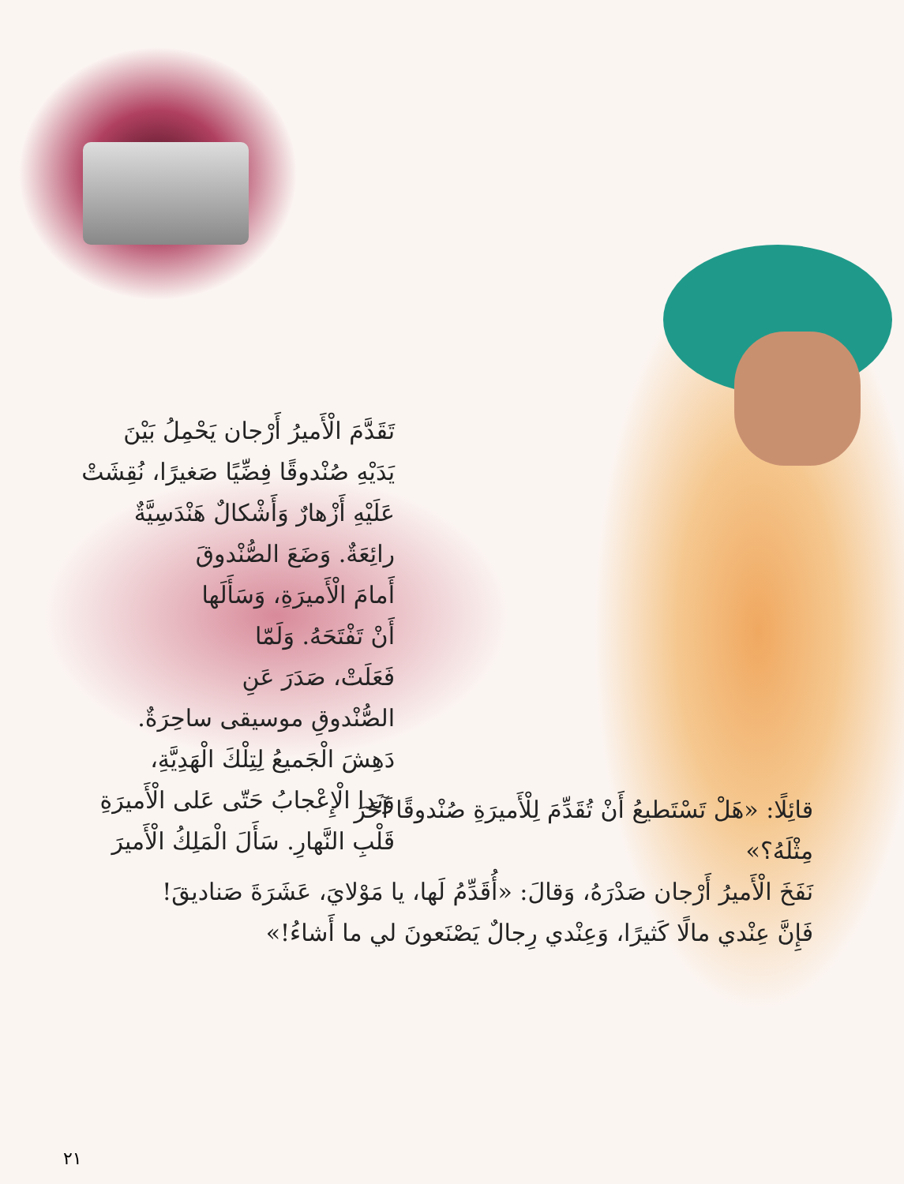تَقَدَّمَ الْأَميرُ أَرْجان يَحْمِلُ بَيْنَ
يَدَيْهِ صُنْدوقًا فِضِّيًا صَغيرًا، نُقِشَتْ
عَلَيْهِ أَزْهارٌ وَأَشْكالٌ هَنْدَسِيَّةٌ
رائِعَةٌ. وَضَعَ الصُّنْدوقَ
أَمامَ الْأَميرَةِ، وَسَأَلَها
أَنْ تَفْتَحَهُ. وَلَمّا
فَعَلَتْ، صَدَرَ عَنِ
الصُّنْدوقِ موسيقى ساحِرَةٌ.
دَهِشَ الْجَميعُ لِتِلْكَ الْهَدِيَّةِ،
وَبَدا الْإِعْجابُ حَتّى عَلى الْأَميرَةِ
قَلْبِ النَّهارِ. سَأَلَ الْمَلِكُ الْأَميرَ
قائِلًا: «هَلْ تَسْتَطيعُ أَنْ تُقَدِّمَ لِلْأَميرَةِ صُنْدوقًا آخَرَ مِثْلَهُ؟»
نَفَخَ الْأَميرُ أَرْجان صَدْرَهُ، وَقالَ: «أُقَدِّمُ لَها، يا مَوْلايَ، عَشَرَةَ صَناديقَ!
فَإِنَّ عِنْدي مالًا كَثيرًا، وَعِنْدي رِجالٌ يَصْنَعونَ لي ما أَشاءُ!»
٢١